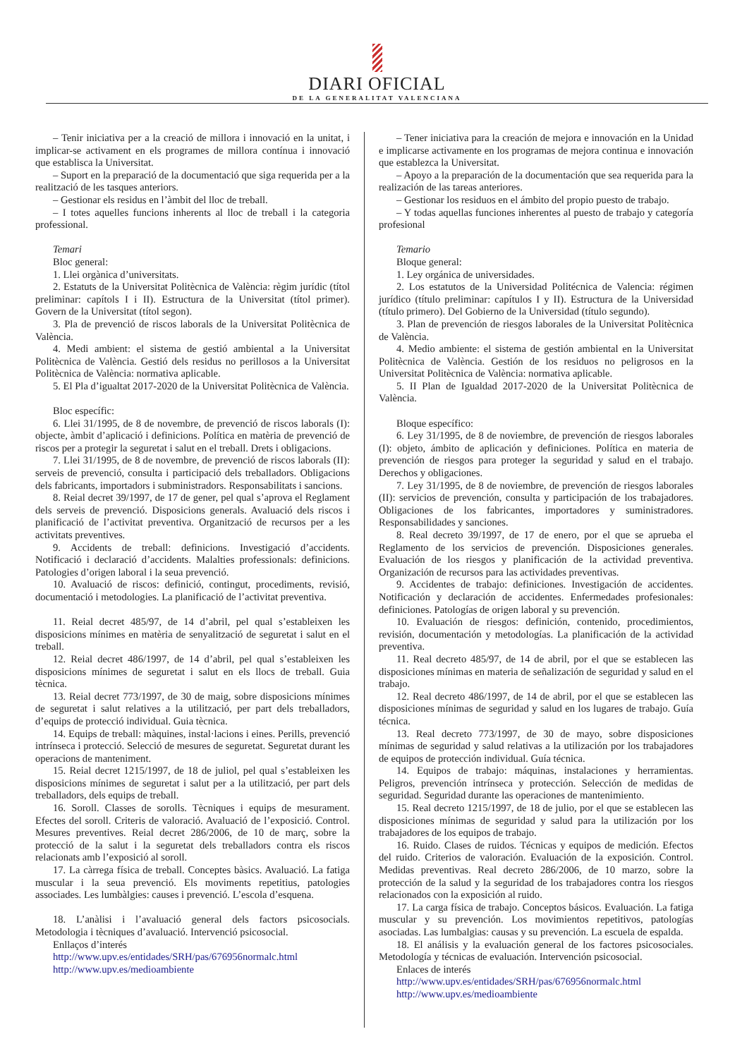DIARI OFICIAL
DE LA GENERALITAT VALENCIANA
– Tenir iniciativa per a la creació de millora i innovació en la unitat, i implicar-se activament en els programes de millora contínua i innovació que establisca la Universitat.
– Suport en la preparació de la documentació que siga requerida per a la realització de les tasques anteriors.
– Gestionar els residus en l’àmbit del lloc de treball.
– I totes aquelles funcions inherents al lloc de treball i la categoria professional.
Temari
Bloc general:
1. Llei orgànica d’universitats.
2. Estatuts de la Universitat Politècnica de València: règim jurídic (títol preliminar: capítols I i II). Estructura de la Universitat (títol primer). Govern de la Universitat (títol segon).
3. Pla de prevenció de riscos laborals de la Universitat Politècnica de València.
4. Medi ambient: el sistema de gestió ambiental a la Universitat Politècnica de València. Gestió dels residus no perillosos a la Universitat Politècnica de València: normativa aplicable.
5. El Pla d’igualtat 2017-2020 de la Universitat Politècnica de València.
Bloc específic:
6. Llei 31/1995, de 8 de novembre, de prevenció de riscos laborals (I): objecte, àmbit d’aplicació i definicions. Política en matèria de prevenció de riscos per a protegir la seguretat i salut en el treball. Drets i obligacions.
7. Llei 31/1995, de 8 de novembre, de prevenció de riscos laborals (II): serveis de prevenció, consulta i participació dels treballadors. Obligacions dels fabricants, importadors i subministradors. Responsabilitats i sancions.
8. Reial decret 39/1997, de 17 de gener, pel qual s’aprova el Reglament dels serveis de prevenció. Disposicions generals. Avaluació dels riscos i planificació de l’activitat preventiva. Organització de recursos per a les activitats preventives.
9. Accidents de treball: definicions. Investigació d’accidents. Notificació i declaració d’accidents. Malalties professionals: definicions. Patologies d’origen laboral i la seua prevenció.
10. Avaluació de riscos: definició, contingut, procediments, revisió, documentació i metodologies. La planificació de l’activitat preventiva.
11. Reial decret 485/97, de 14 d’abril, pel qual s’estableixen les disposicions mínimes en matèria de senyalització de seguretat i salut en el treball.
12. Reial decret 486/1997, de 14 d’abril, pel qual s’estableixen les disposicions mínimes de seguretat i salut en els llocs de treball. Guia tècnica.
13. Reial decret 773/1997, de 30 de maig, sobre disposicions mínimes de seguretat i salut relatives a la utilització, per part dels treballadors, d’equips de protecció individual. Guia tècnica.
14. Equips de treball: màquines, instal·lacions i eines. Perills, prevenció intrínseca i protecció. Selecció de mesures de seguretat. Seguretat durant les operacions de manteniment.
15. Reial decret 1215/1997, de 18 de juliol, pel qual s’estableixen les disposicions mínimes de seguretat i salut per a la utilització, per part dels treballadors, dels equips de treball.
16. Soroll. Classes de sorolls. Tècniques i equips de mesurament. Efectes del soroll. Criteris de valoració. Avaluació de l’exposició. Control. Mesures preventives. Reial decret 286/2006, de 10 de març, sobre la protecció de la salut i la seguretat dels treballadors contra els riscos relacionats amb l’exposició al soroll.
17. La càrrega física de treball. Conceptes bàsics. Avaluació. La fatiga muscular i la seua prevenció. Els moviments repetitius, patologies associades. Les lumbàlgies: causes i prevenció. L’escola d’esquena.
18. L’anàlisi i l’avaluació general dels factors psicosocials. Metodologia i tècniques d’avaluació. Intervenció psicosocial.
Enllaços d’interés
http://www.upv.es/entidades/SRH/pas/676956normalc.html
http://www.upv.es/medioambiente
– Tener iniciativa para la creación de mejora e innovación en la Unidad e implicarse activamente en los programas de mejora continua e innovación que establezca la Universitat.
– Apoyo a la preparación de la documentación que sea requerida para la realización de las tareas anteriores.
– Gestionar los residuos en el ámbito del propio puesto de trabajo.
– Y todas aquellas funciones inherentes al puesto de trabajo y categoría profesional
Temario
Bloque general:
1. Ley orgánica de universidades.
2. Los estatutos de la Universidad Politécnica de Valencia: régimen jurídico (título preliminar: capítulos I y II). Estructura de la Universidad (título primero). Del Gobierno de la Universidad (título segundo).
3. Plan de prevención de riesgos laborales de la Universitat Politècnica de València.
4. Medio ambiente: el sistema de gestión ambiental en la Universitat Politècnica de València. Gestión de los residuos no peligrosos en la Universitat Politècnica de València: normativa aplicable.
5. II Plan de Igualdad 2017-2020 de la Universitat Politècnica de València.
Bloque específico:
6. Ley 31/1995, de 8 de noviembre, de prevención de riesgos laborales (I): objeto, ámbito de aplicación y definiciones. Política en materia de prevención de riesgos para proteger la seguridad y salud en el trabajo. Derechos y obligaciones.
7. Ley 31/1995, de 8 de noviembre, de prevención de riesgos laborales (II): servicios de prevención, consulta y participación de los trabajadores. Obligaciones de los fabricantes, importadores y suministradores. Responsabilidades y sanciones.
8. Real decreto 39/1997, de 17 de enero, por el que se aprueba el Reglamento de los servicios de prevención. Disposiciones generales. Evaluación de los riesgos y planificación de la actividad preventiva. Organización de recursos para las actividades preventivas.
9. Accidentes de trabajo: definiciones. Investigación de accidentes. Notificación y declaración de accidentes. Enfermedades profesionales: definiciones. Patologías de origen laboral y su prevención.
10. Evaluación de riesgos: definición, contenido, procedimientos, revisión, documentación y metodologías. La planificación de la actividad preventiva.
11. Real decreto 485/97, de 14 de abril, por el que se establecen las disposiciones mínimas en materia de señalización de seguridad y salud en el trabajo.
12. Real decreto 486/1997, de 14 de abril, por el que se establecen las disposiciones mínimas de seguridad y salud en los lugares de trabajo. Guía técnica.
13. Real decreto 773/1997, de 30 de mayo, sobre disposiciones mínimas de seguridad y salud relativas a la utilización por los trabajadores de equipos de protección individual. Guía técnica.
14. Equipos de trabajo: máquinas, instalaciones y herramientas. Peligros, prevención intrínseca y protección. Selección de medidas de seguridad. Seguridad durante las operaciones de mantenimiento.
15. Real decreto 1215/1997, de 18 de julio, por el que se establecen las disposiciones mínimas de seguridad y salud para la utilización por los trabajadores de los equipos de trabajo.
16. Ruido. Clases de ruidos. Técnicas y equipos de medición. Efectos del ruido. Criterios de valoración. Evaluación de la exposición. Control. Medidas preventivas. Real decreto 286/2006, de 10 marzo, sobre la protección de la salud y la seguridad de los trabajadores contra los riesgos relacionados con la exposición al ruido.
17. La carga física de trabajo. Conceptos básicos. Evaluación. La fatiga muscular y su prevención. Los movimientos repetitivos, patologías asociadas. Las lumbalgias: causas y su prevención. La escuela de espalda.
18. El análisis y la evaluación general de los factores psicosociales. Metodología y técnicas de evaluación. Intervención psicosocial.
Enlaces de interés
http://www.upv.es/entidades/SRH/pas/676956normalc.html
http://www.upv.es/medioambiente